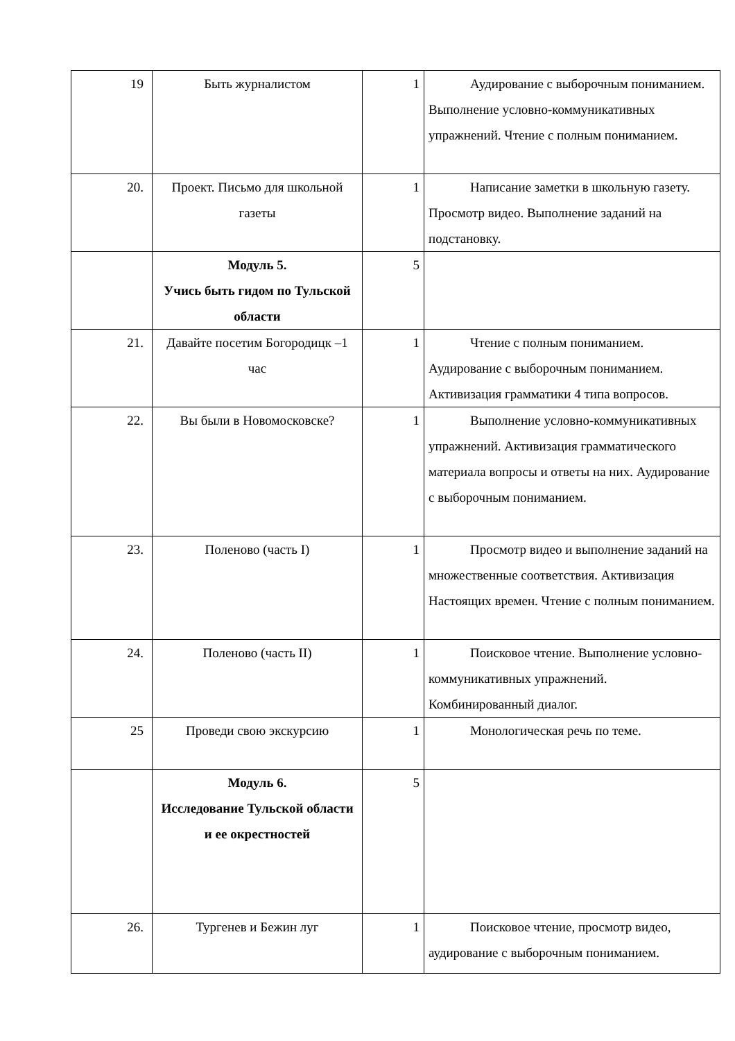| 19 | Быть журналистом | 1 | Аудирование с выборочным пониманием. Выполнение условно-коммуникативных упражнений. Чтение с полным пониманием. |
| 20. | Проект. Письмо для школьной газеты | 1 | Написание заметки в школьную газету. Просмотр видео. Выполнение заданий на подстановку. |
| | Модуль 5. Учись быть гидом по Тульской области | 5 | |
| 21. | Давайте посетим Богородицк –1 час | 1 | Чтение с полным пониманием. Аудирование с выборочным пониманием. Активизация грамматики 4 типа вопросов. |
| 22. | Вы были в Новомосковске? | 1 | Выполнение условно-коммуникативных упражнений. Активизация грамматического материала вопросы и ответы на них. Аудирование с выборочным пониманием. |
| 23. | Поленово (часть I) | 1 | Просмотр видео и выполнение заданий на множественные соответствия. Активизация Настоящих времен. Чтение с полным пониманием. |
| 24. | Поленово (часть II) | 1 | Поисковое чтение. Выполнение условно-коммуникативных упражнений. Комбинированный диалог. |
| 25 | Проведи свою экскурсию | 1 | Монологическая речь по теме. |
| | Модуль 6. Исследование Тульской области и ее окрестностей | 5 | |
| 26. | Тургенев и Бежин луг | 1 | Поисковое чтение, просмотр видео, аудирование с выборочным пониманием. |